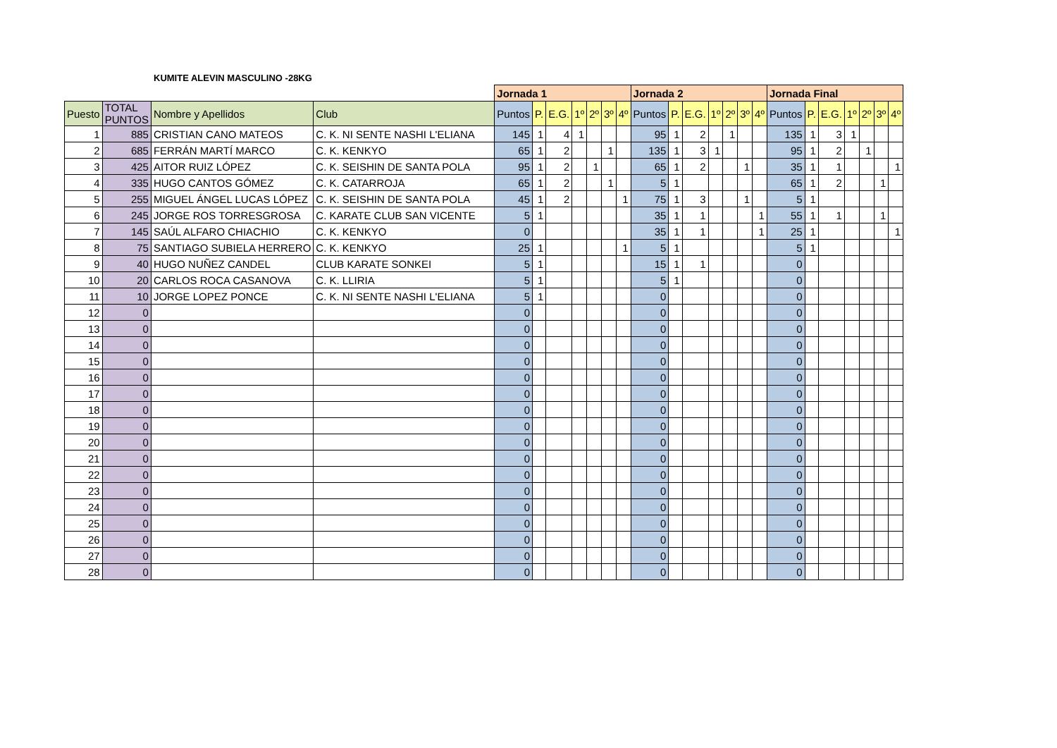KUMITE ALEVIN MASCULINO -28KG
| | | | | Jornada 1 | | | | | | | Jornada 2 | | | | | | | Jornada Final | | | | | | |
| Puesto | TOTAL PUNTOS | Nombre y Apellidos | Club | Puntos | P. | E.G. | 1º | 2º | 3º | 4º | Puntos | P. | E.G. | 1º | 2º | 3º | 4º | Puntos | P. | E.G. | 1º | 2º | 3º | 4º |
| 1 | 885 | CRISTIAN CANO MATEOS | C. K. NI SENTE NASHI L'ELIANA | 145 | 1 | 4 | 1 | | | | 95 | 1 | 2 | | 1 | | | 135 | 1 | 3 | 1 | | | |
| 2 | 685 | FERRÁN MARTÍ MARCO | C. K. KENKYO | 65 | 1 | 2 | | | 1 | | 135 | 1 | 3 | 1 | | | | 95 | 1 | 2 | | 1 | | |
| 3 | 425 | AITOR RUIZ LÓPEZ | C. K. SEISHIN DE SANTA POLA | 95 | 1 | 2 | | 1 | | | 65 | 1 | 2 | | | 1 | | 35 | 1 | 1 | | | | 1 |
| 4 | 335 | HUGO CANTOS GÓMEZ | C. K. CATARROJA | 65 | 1 | 2 | | | 1 | | 5 | 1 | | | | | | 65 | 1 | 2 | | | 1 | |
| 5 | 255 | MIGUEL ÁNGEL LUCAS LÓPEZ | C. K. SEISHIN DE SANTA POLA | 45 | 1 | 2 | | | | 1 | 75 | 1 | 3 | | | 1 | | 5 | 1 | | | | | |
| 6 | 245 | JORGE ROS TORRESGROSA | C. KARATE CLUB SAN VICENTE | 5 | 1 | | | | | | 35 | 1 | 1 | | | | 1 | 55 | 1 | 1 | | | 1 | |
| 7 | 145 | SAÚL ALFARO CHIACHIO | C. K. KENKYO | 0 | | | | | | | 35 | 1 | 1 | | | | 1 | 25 | 1 | | | | | 1 |
| 8 | 75 | SANTIAGO SUBIELA HERRERO | C. K. KENKYO | 25 | 1 | | | | | 1 | 5 | 1 | | | | | | 5 | 1 | | | | | |
| 9 | 40 | HUGO NUÑEZ CANDEL | CLUB KARATE SONKEI | 5 | 1 | | | | | | 15 | 1 | 1 | | | | | 0 | | | | | | |
| 10 | 20 | CARLOS ROCA CASANOVA | C. K. LLIRIA | 5 | 1 | | | | | | 5 | 1 | | | | | | 0 | | | | | | |
| 11 | 10 | JORGE LOPEZ PONCE | C. K. NI SENTE NASHI L'ELIANA | 5 | 1 | | | | | | 0 | | | | | | | 0 | | | | | | |
| 12 | 0 | | | 0 | | | | | | | 0 | | | | | | | 0 | | | | | | |
| 13 | 0 | | | 0 | | | | | | | 0 | | | | | | | 0 | | | | | | |
| 14 | 0 | | | 0 | | | | | | | 0 | | | | | | | 0 | | | | | | |
| 15 | 0 | | | 0 | | | | | | | 0 | | | | | | | 0 | | | | | | |
| 16 | 0 | | | 0 | | | | | | | 0 | | | | | | | 0 | | | | | | |
| 17 | 0 | | | 0 | | | | | | | 0 | | | | | | | 0 | | | | | | |
| 18 | 0 | | | 0 | | | | | | | 0 | | | | | | | 0 | | | | | | |
| 19 | 0 | | | 0 | | | | | | | 0 | | | | | | | 0 | | | | | | |
| 20 | 0 | | | 0 | | | | | | | 0 | | | | | | | 0 | | | | | | |
| 21 | 0 | | | 0 | | | | | | | 0 | | | | | | | 0 | | | | | | |
| 22 | 0 | | | 0 | | | | | | | 0 | | | | | | | 0 | | | | | | |
| 23 | 0 | | | 0 | | | | | | | 0 | | | | | | | 0 | | | | | | |
| 24 | 0 | | | 0 | | | | | | | 0 | | | | | | | 0 | | | | | | |
| 25 | 0 | | | 0 | | | | | | | 0 | | | | | | | 0 | | | | | | |
| 26 | 0 | | | 0 | | | | | | | 0 | | | | | | | 0 | | | | | | |
| 27 | 0 | | | 0 | | | | | | | 0 | | | | | | | 0 | | | | | | |
| 28 | 0 | | | 0 | | | | | | | 0 | | | | | | | 0 | | | | | | |